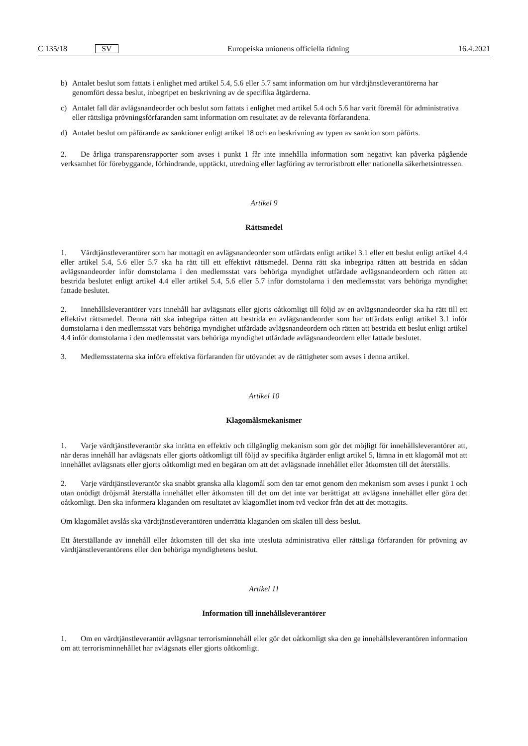C 135/18 SV
Europeiska unionens officiella tidning 16.4.2021
b) Antalet beslut som fattats i enlighet med artikel 5.4, 5.6 eller 5.7 samt information om hur värdtjänstleverantörerna har genomfört dessa beslut, inbegripet en beskrivning av de specifika åtgärderna.
c) Antalet fall där avlägsnandeorder och beslut som fattats i enlighet med artikel 5.4 och 5.6 har varit föremål för administrativa eller rättsliga prövningsförfaranden samt information om resultatet av de relevanta förfarandena.
d) Antalet beslut om påförande av sanktioner enligt artikel 18 och en beskrivning av typen av sanktion som påförts.
2. De årliga transparensrapporter som avses i punkt 1 får inte innehålla information som negativt kan påverka pågående verksamhet för förebyggande, förhindrande, upptäckt, utredning eller lagföring av terroristbrott eller nationella säkerhetsintressen.
Artikel 9
Rättsmedel
1. Värdtjänstleverantörer som har mottagit en avlägsnandeorder som utfärdats enligt artikel 3.1 eller ett beslut enligt artikel 4.4 eller artikel 5.4, 5.6 eller 5.7 ska ha rätt till ett effektivt rättsmedel. Denna rätt ska inbegripa rätten att bestrida en sådan avlägsnandeorder inför domstolarna i den medlemsstat vars behöriga myndighet utfärdade avlägsnandeordern och rätten att bestrida beslutet enligt artikel 4.4 eller artikel 5.4, 5.6 eller 5.7 inför domstolarna i den medlemsstat vars behöriga myndighet fattade beslutet.
2. Innehållsleverantörer vars innehåll har avlägsnats eller gjorts oåtkomligt till följd av en avlägsnandeorder ska ha rätt till ett effektivt rättsmedel. Denna rätt ska inbegripa rätten att bestrida en avlägsnandeorder som har utfärdats enligt artikel 3.1 inför domstolarna i den medlemsstat vars behöriga myndighet utfärdade avlägsnandeordern och rätten att bestrida ett beslut enligt artikel 4.4 inför domstolarna i den medlemsstat vars behöriga myndighet utfärdade avlägsnandeordern eller fattade beslutet.
3. Medlemsstaterna ska införa effektiva förfaranden för utövandet av de rättigheter som avses i denna artikel.
Artikel 10
Klagomålsmekanismer
1. Varje värdtjänstleverantör ska inrätta en effektiv och tillgänglig mekanism som gör det möjligt för innehållsleverantörer att, när deras innehåll har avlägsnats eller gjorts oåtkomligt till följd av specifika åtgärder enligt artikel 5, lämna in ett klagomål mot att innehållet avlägsnats eller gjorts oåtkomligt med en begäran om att det avlägsnade innehållet eller åtkomsten till det återställs.
2. Varje värdtjänstleverantör ska snabbt granska alla klagomål som den tar emot genom den mekanism som avses i punkt 1 och utan onödigt dröjsmål återställa innehållet eller åtkomsten till det om det inte var berättigat att avlägsna innehållet eller göra det oåtkomligt. Den ska informera klaganden om resultatet av klagomålet inom två veckor från det att det mottagits.
Om klagomålet avslås ska värdtjänstleverantören underrätta klaganden om skälen till dess beslut.
Ett återställande av innehåll eller åtkomsten till det ska inte utesluta administrativa eller rättsliga förfaranden för prövning av värdtjänstleverantörens eller den behöriga myndighetens beslut.
Artikel 11
Information till innehållsleverantörer
1. Om en värdtjänstleverantör avlägsnar terrorisminnehåll eller gör det oåtkomligt ska den ge innehållsleverantören information om att terrorisminnehållet har avlägsnats eller gjorts oåtkomligt.